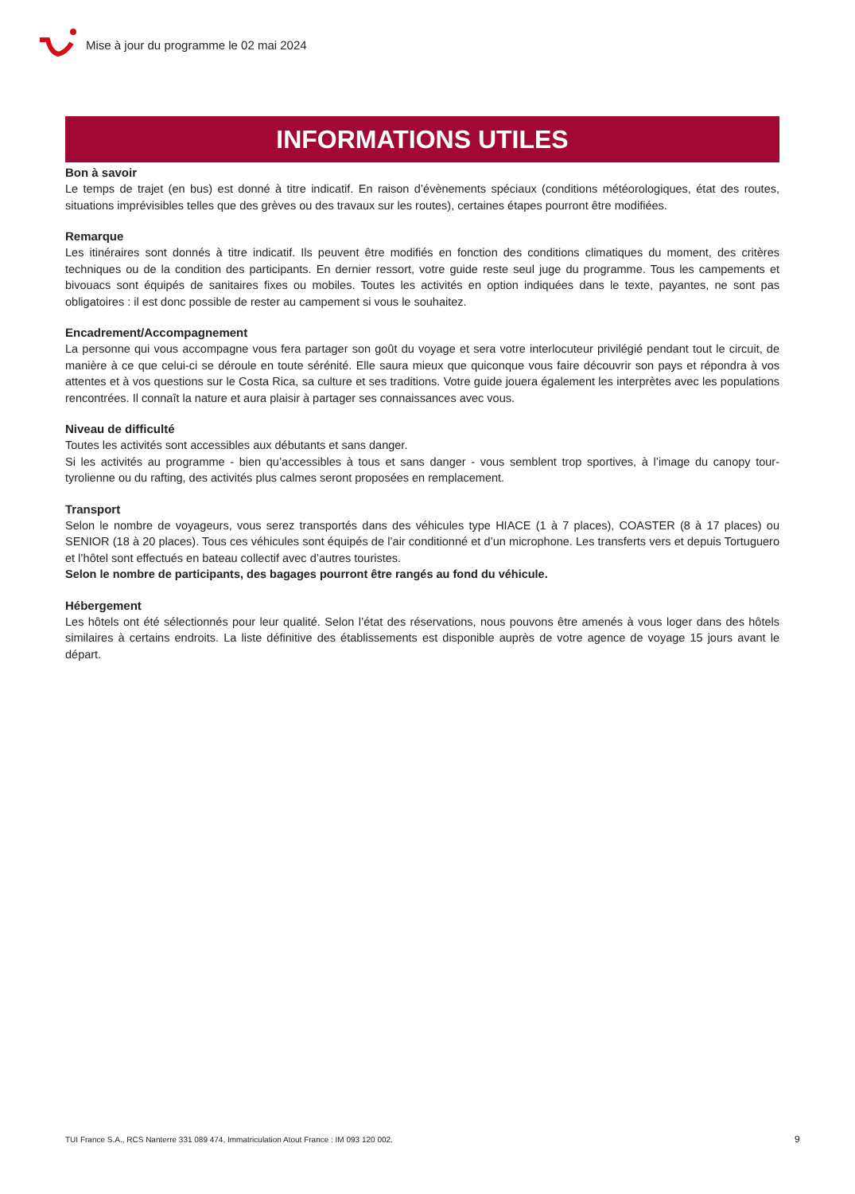Mise à jour du programme le 02 mai 2024
INFORMATIONS UTILES
Bon à savoir
Le temps de trajet (en bus) est donné à titre indicatif. En raison d’évènements spéciaux (conditions météorologiques, état des routes, situations imprévisibles telles que des grèves ou des travaux sur les routes), certaines étapes pourront être modifiées.
Remarque
Les itinéraires sont donnés à titre indicatif. Ils peuvent être modifiés en fonction des conditions climatiques du moment, des critères techniques ou de la condition des participants. En dernier ressort, votre guide reste seul juge du programme. Tous les campements et bivouacs sont équipés de sanitaires fixes ou mobiles. Toutes les activités en option indiquées dans le texte, payantes, ne sont pas obligatoires : il est donc possible de rester au campement si vous le souhaitez.
Encadrement/Accompagnement
La personne qui vous accompagne vous fera partager son goût du voyage et sera votre interlocuteur privilégié pendant tout le circuit, de manière à ce que celui-ci se déroule en toute sérénité. Elle saura mieux que quiconque vous faire découvrir son pays et répondra à vos attentes et à vos questions sur le Costa Rica, sa culture et ses traditions. Votre guide jouera également les interprètes avec les populations rencontrées. Il connaît la nature et aura plaisir à partager ses connaissances avec vous.
Niveau de difficulté
Toutes les activités sont accessibles aux débutants et sans danger.
Si les activités au programme - bien qu’accessibles à tous et sans danger - vous semblent trop sportives, à l’image du canopy tour-tyrolienne ou du rafting, des activités plus calmes seront proposées en remplacement.
Transport
Selon le nombre de voyageurs, vous serez transportés dans des véhicules type HIACE (1 à 7 places), COASTER (8 à 17 places) ou SENIOR (18 à 20 places). Tous ces véhicules sont équipés de l’air conditionné et d’un microphone. Les transferts vers et depuis Tortuguero et l’hôtel sont effectués en bateau collectif avec d’autres touristes.
Selon le nombre de participants, des bagages pourront être rangés au fond du véhicule.
Hébergement
Les hôtels ont été sélectionnés pour leur qualité. Selon l’état des réservations, nous pouvons être amenés à vous loger dans des hôtels similaires à certains endroits. La liste définitive des établissements est disponible auprès de votre agence de voyage 15 jours avant le départ.
TUI France S.A., RCS Nanterre 331 089 474, Immatriculation Atout France : IM 093 120 002.
9